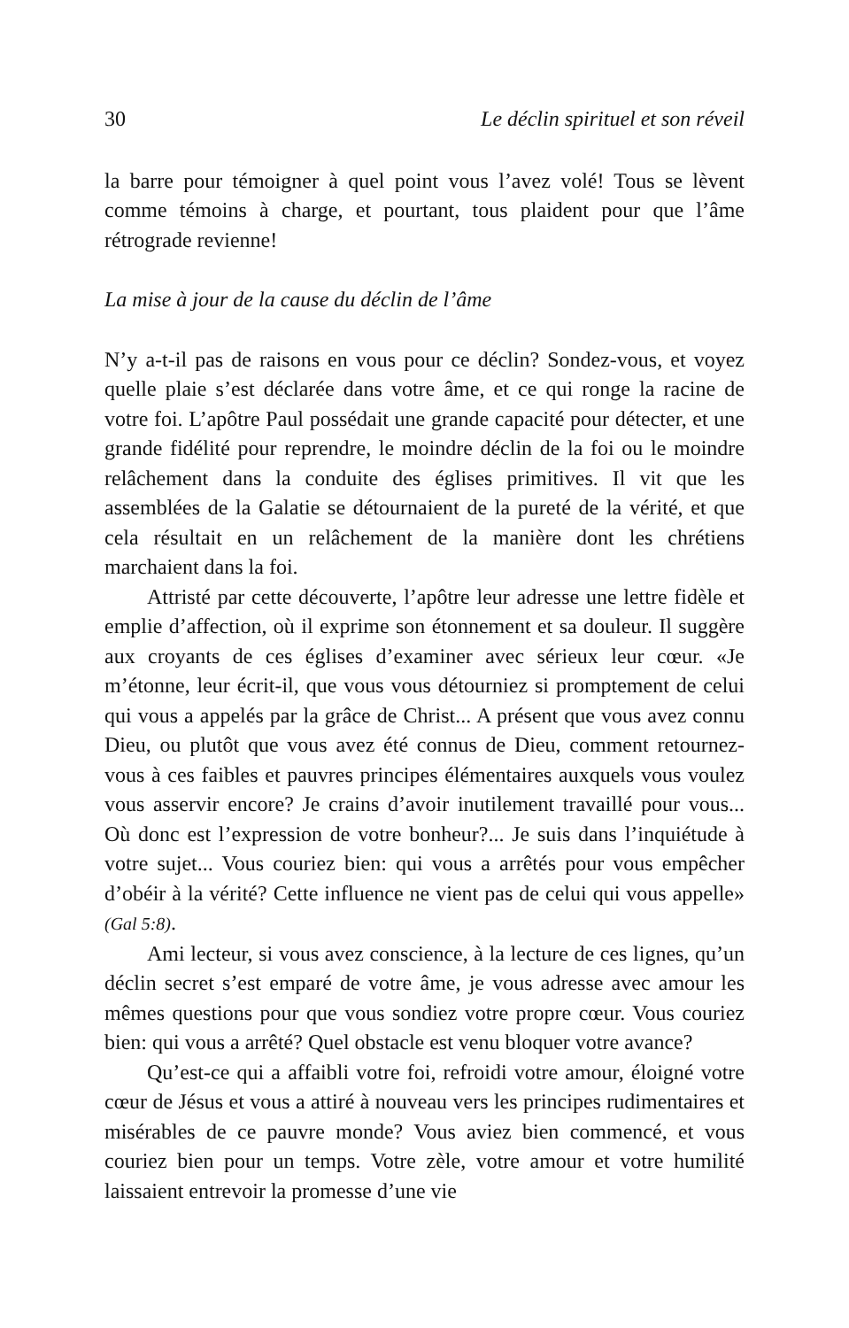30 Le déclin spirituel et son réveil
la barre pour témoigner à quel point vous l’avez volé! Tous se lèvent comme témoins à charge, et pourtant, tous plaident pour que l’âme rétrograde revienne!
La mise à jour de la cause du déclin de l’âme
N’y a-t-il pas de raisons en vous pour ce déclin? Sondez-vous, et voyez quelle plaie s’est déclarée dans votre âme, et ce qui ronge la racine de votre foi. L’apôtre Paul possédait une grande capacité pour détecter, et une grande fidélité pour reprendre, le moindre déclin de la foi ou le moindre relâchement dans la conduite des églises primitives. Il vit que les assemblées de la Galatie se détournaient de la pureté de la vérité, et que cela résultait en un relâchement de la manière dont les chrétiens marchaient dans la foi.
Attristé par cette découverte, l’apôtre leur adresse une lettre fidèle et emplie d’affection, où il exprime son étonnement et sa douleur. Il suggère aux croyants de ces églises d’examiner avec sérieux leur cœur. «Je m’étonne, leur écrit-il, que vous vous détourniez si promptement de celui qui vous a appelés par la grâce de Christ... A présent que vous avez connu Dieu, ou plutôt que vous avez été connus de Dieu, comment retournez-vous à ces faibles et pauvres principes élémentaires auxquels vous voulez vous asservir encore? Je crains d’avoir inutilement travaillé pour vous... Où donc est l’expression de votre bonheur?... Je suis dans l’inquiétude à votre sujet... Vous couriez bien: qui vous a arrêtés pour vous empêcher d’obéir à la vérité? Cette influence ne vient pas de celui qui vous appelle» (Gal 5:8).
Ami lecteur, si vous avez conscience, à la lecture de ces lignes, qu’un déclin secret s’est emparé de votre âme, je vous adresse avec amour les mêmes questions pour que vous sondiez votre propre cœur. Vous couriez bien: qui vous a arrêté? Quel obstacle est venu bloquer votre avance?
Qu’est-ce qui a affaibli votre foi, refroidi votre amour, éloigné votre cœur de Jésus et vous a attiré à nouveau vers les principes rudimentaires et misérables de ce pauvre monde? Vous aviez bien commencé, et vous couriez bien pour un temps. Votre zèle, votre amour et votre humilité laissaient entrevoir la promesse d’une vie